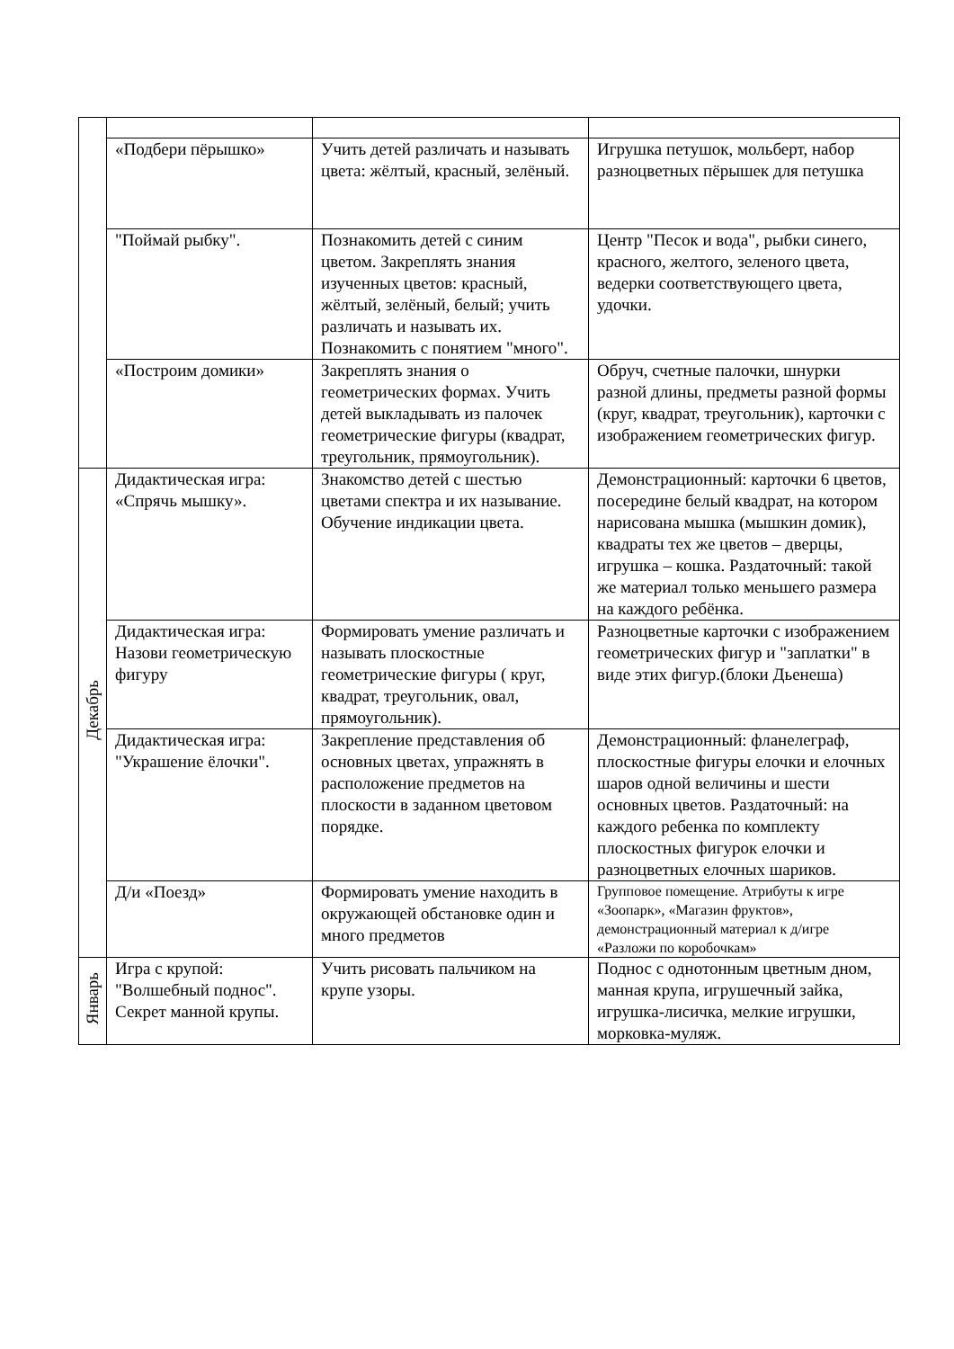| | «Подбери пёрышко» | Учить детей различать и называть цвета: жёлтый, красный, зелёный. | Игрушка петушок, мольберт, набор разноцветных пёрышек для петушка |
| | "Поймай рыбку". | Познакомить детей с синим цветом. Закреплять знания изученных цветов: красный, жёлтый, зелёный, белый; учить различать и называть их. Познакомить с понятием "много". | Центр "Песок и вода", рыбки синего, красного, желтого, зеленого цвета, ведерки соответствующего цвета, удочки. |
| | «Построим домики» | Закреплять знания о геометрических формах. Учить детей выкладывать из палочек геометрические фигуры (квадрат, треугольник, прямоугольник). | Обруч, счетные палочки, шнурки разной длины, предметы разной формы (круг, квадрат, треугольник), карточки с изображением геометрических фигур. |
| Декабрь | Дидактическая игра: «Спрячь мышку». | Знакомство детей с шестью цветами спектра и их называние. Обучение индикации цвета. | Демонстрационный: карточки 6 цветов, посередине белый квадрат, на котором нарисована мышка (мышкин домик), квадраты тех же цветов – дверцы, игрушка – кошка. Раздаточный: такой же материал только меньшего размера на каждого ребёнка. |
| | Дидактическая игра: Назови геометрическую фигуру | Формировать умение различать и называть плоскостные геометрические фигуры ( круг, квадрат, треугольник, овал, прямоугольник). | Разноцветные карточки с изображением геометрических фигур и "заплатки" в виде этих фигур.(блоки Дьенеша) |
| | Дидактическая игра: "Украшение ёлочки". | Закрепление представления об основных цветах, упражнять в расположение предметов на плоскости в заданном цветовом порядке. | Демонстрационный: фланелеграф, плоскостные фигуры елочки и елочных шаров одной величины и шести основных цветов. Раздаточный: на каждого ребенка по комплекту плоскостных фигурок елочки и разноцветных елочных шариков. |
| | Д/и «Поезд» | Формировать умение находить в окружающей обстановке один и много предметов | Групповое помещение. Атрибуты к игре «Зоопарк», «Магазин фруктов», демонстрационный материал к д/игре «Разложи по коробочкам» |
| Январь | Игра с крупой: "Волшебный поднос". Секрет манной крупы. | Учить рисовать пальчиком на крупе узоры. | Поднос с однотонным цветным дном, манная крупа, игрушечный зайка, игрушка-лисичка, мелкие игрушки, морковка-муляж. |